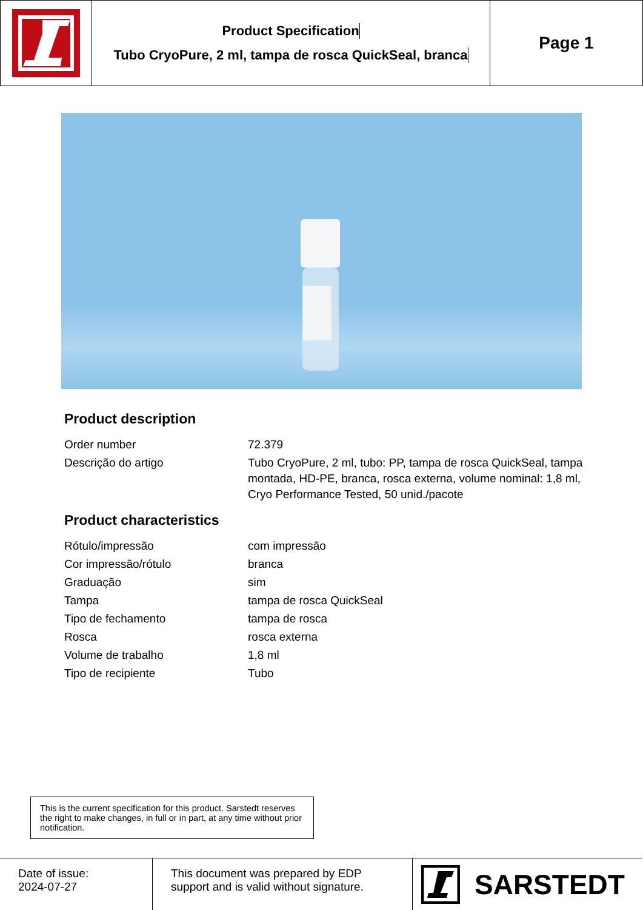Product Specification
Tubo CryoPure, 2 ml, tampa de rosca QuickSeal, branca
Page 1
Product description
| Order number | 72.379 |
| Descrição do artigo | Tubo CryoPure, 2 ml, tubo: PP, tampa de rosca QuickSeal, tampa montada, HD-PE, branca, rosca externa, volume nominal: 1,8 ml, Cryo Performance Tested, 50 unid./pacote |
Product characteristics
| Rótulo/impressão | com impressão |
| Cor impressão/rótulo | branca |
| Graduação | sim |
| Tampa | tampa de rosca QuickSeal |
| Tipo de fechamento | tampa de rosca |
| Rosca | rosca externa |
| Volume de trabalho | 1,8 ml |
| Tipo de recipiente | Tubo |
This is the current specification for this product. Sarstedt reserves the right to make changes, in full or in part, at any time without prior notification.
Date of issue:
2024-07-27
This document was prepared by EDP support and is valid without signature.
SARSTEDT